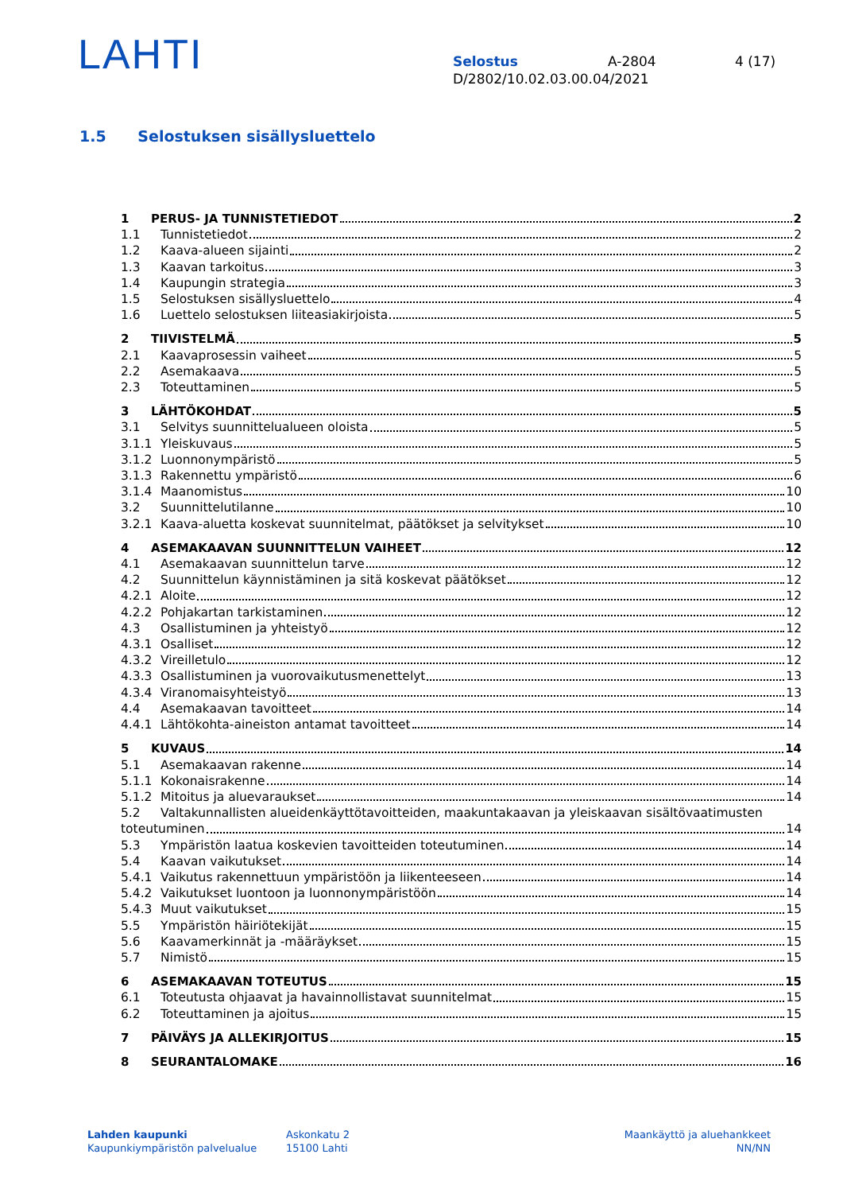LAHTI
Selostus A-2804 4 (17)
D/2802/10.02.03.00.04/2021
1.5 Selostuksen sisällysluettelo
1 PERUS- JA TUNNISTETIEDOT 2
1.1 Tunnistetiedot 2
1.2 Kaava-alueen sijainti 2
1.3 Kaavan tarkoitus 3
1.4 Kaupungin strategia 3
1.5 Selostuksen sisällysluettelo 4
1.6 Luettelo selostuksen liiteasiakirjoista 5
2 TIIVISTELMÄ 5
2.1 Kaavaprosessin vaiheet 5
2.2 Asemakaava 5
2.3 Toteuttaminen 5
3 LÄHTÖKOHDAT 5
3.1 Selvitys suunnittelualueen oloista 5
3.1.1 Yleiskuvaus 5
3.1.2 Luonnonympäristö 5
3.1.3 Rakennettu ympäristö 6
3.1.4 Maanomistus 10
3.2 Suunnittelutilanne 10
3.2.1 Kaava-aluetta koskevat suunnitelmat, päätökset ja selvitykset 10
4 ASEMAKAAVAN SUUNNITTELUN VAIHEET 12
4.1 Asemakaavan suunnittelun tarve 12
4.2 Suunnittelun käynnistäminen ja sitä koskevat päätökset 12
4.2.1 Aloite 12
4.2.2 Pohjakartan tarkistaminen 12
4.3 Osallistuminen ja yhteistyö 12
4.3.1 Osalliset 12
4.3.2 Vireilletulo 12
4.3.3 Osallistuminen ja vuorovaikutusmenettelyt 13
4.3.4 Viranomaisyhteistyö 13
4.4 Asemakaavan tavoitteet 14
4.4.1 Lähtökohta-aineiston antamat tavoitteet 14
5 KUVAUS 14
5.1 Asemakaavan rakenne 14
5.1.1 Kokonaisrakenne 14
5.1.2 Mitoitus ja aluevaraukset 14
5.2 Valtakunnallisten alueidenkäyttötavoitteiden, maakuntakaavan ja yleiskaavan sisältövaatimusten
toteutuminen 14
5.3 Ympäristön laatua koskevien tavoitteiden toteutuminen 14
5.4 Kaavan vaikutukset 14
5.4.1 Vaikutus rakennettuun ympäristöön ja liikenteeseen 14
5.4.2 Vaikutukset luontoon ja luonnonympäristöön 14
5.4.3 Muut vaikutukset 15
5.5 Ympäristön häiriötekijät 15
5.6 Kaavamerkinnät ja -määräykset 15
5.7 Nimistö 15
6 ASEMAKAAVAN TOTEUTUS 15
6.1 Toteutusta ohjaavat ja havainnollistavat suunnitelmat 15
6.2 Toteuttaminen ja ajoitus 15
7 PÄIVÄYS JA ALLEKIRJOITUS 15
8 SEURANTALOMAKE 16
Lahden kaupunki
Kaupunkiympäristön palvelualue
Askonkatu 2
15100 Lahti
Maankäyttö ja aluehankkeet
NN/NN